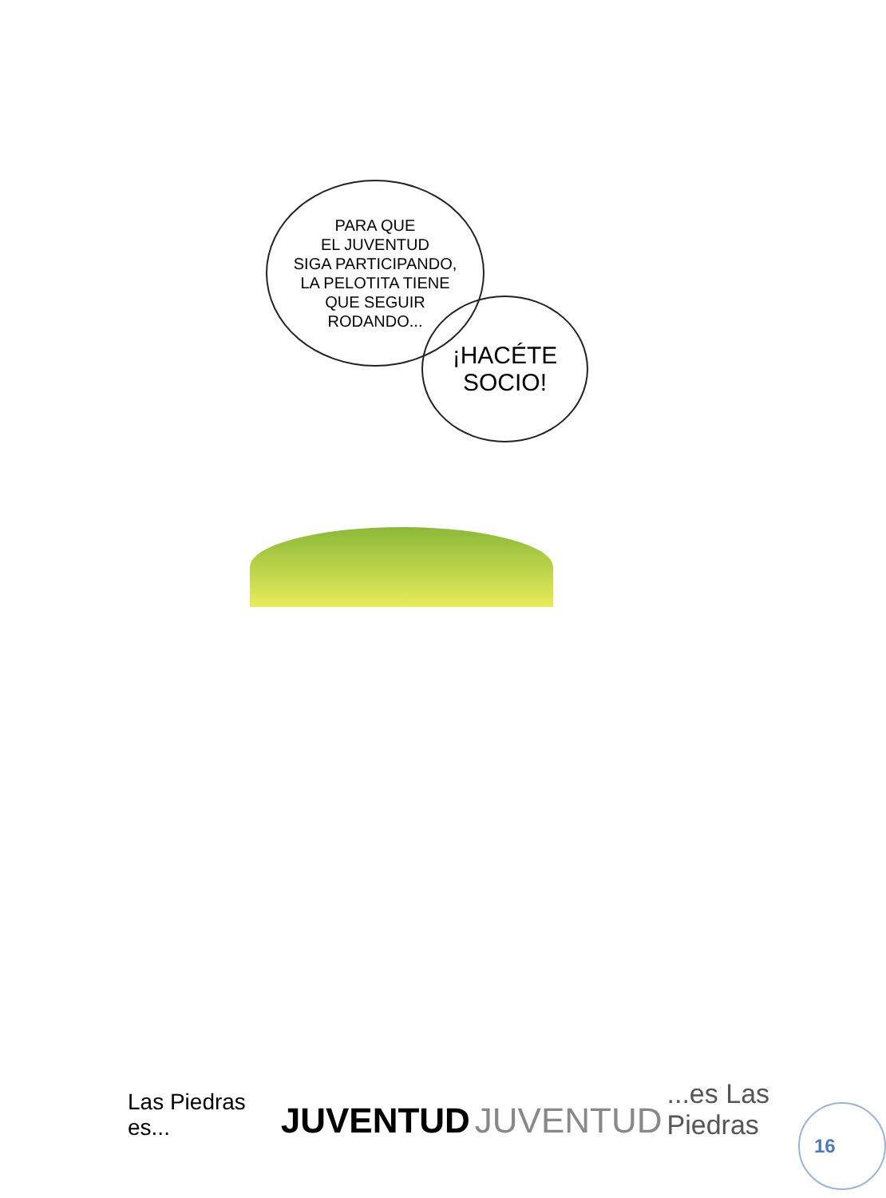PARA QUE
EL JUVENTUD
SIGA PARTICIPANDO,
LA PELOTITA TIENE
QUE SEGUIR
RODANDO...
¡HACÉTE
SOCIO!
Las Piedras es... JUVENTUD JUVENTUD ...es Las Piedras
16